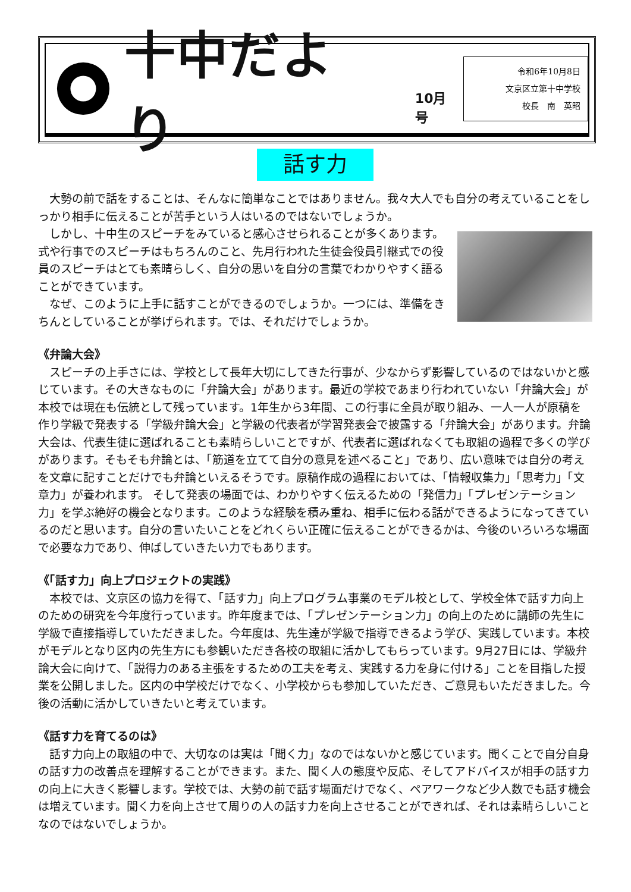十中だより
10月号
令和6年10月8日
文京区立第十中学校
校長　南　英昭
話す力
大勢の前で話をすることは、そんなに簡単なことではありません。我々大人でも自分の考えていることをしっかり相手に伝えることが苦手という人はいるのではないでしょうか。
しかし、十中生のスピーチをみていると感心させられることが多くあります。式や行事でのスピーチはもちろんのこと、先月行われた生徒会役員引継式での役員のスピーチはとても素晴らしく、自分の思いを自分の言葉でわかりやすく語ることができています。
なぜ、このように上手に話すことができるのでしょうか。一つには、準備をきちんとしていることが挙げられます。では、それだけでしょうか。
《弁論大会》
スピーチの上手さには、学校として長年大切にしてきた行事が、少なからず影響しているのではないかと感じています。その大きなものに「弁論大会」があります。最近の学校であまり行われていない「弁論大会」が本校では現在も伝統として残っています。1年生から3年間、この行事に全員が取り組み、一人一人が原稿を作り学級で発表する「学級弁論大会」と学級の代表者が学習発表会で披露する「弁論大会」があります。弁論大会は、代表生徒に選ばれることも素晴らしいことですが、代表者に選ばれなくても取組の過程で多くの学びがあります。そもそも弁論とは、「筋道を立てて自分の意見を述べること」であり、広い意味では自分の考えを文章に記すことだけでも弁論といえるそうです。原稿作成の過程においては、「情報収集力」「思考力」「文章力」が養われます。 そして発表の場面では、わかりやすく伝えるための「発信力」「プレゼンテーション力」を学ぶ絶好の機会となります。このような経験を積み重ね、相手に伝わる話ができるようになってきているのだと思います。自分の言いたいことをどれくらい正確に伝えることができるかは、今後のいろいろな場面で必要な力であり、伸ばしていきたい力でもあります。
《「話す力」向上プロジェクトの実践》
本校では、文京区の協力を得て、「話す力」向上プログラム事業のモデル校として、学校全体で話す力向上のための研究を今年度行っています。昨年度までは、「プレゼンテーション力」の向上のために講師の先生に学級で直接指導していただきました。今年度は、先生達が学級で指導できるよう学び、実践しています。本校がモデルとなり区内の先生方にも参観いただき各校の取組に活かしてもらっています。9月27日には、学級弁論大会に向けて、「説得力のある主張をするための工夫を考え、実践する力を身に付ける」ことを目指した授業を公開しました。区内の中学校だけでなく、小学校からも参加していただき、ご意見もいただきました。今後の活動に活かしていきたいと考えています。
《話す力を育てるのは》
話す力向上の取組の中で、大切なのは実は「聞く力」なのではないかと感じています。聞くことで自分自身の話す力の改善点を理解することができます。また、聞く人の態度や反応、そしてアドバイスが相手の話す力の向上に大きく影響します。学校では、大勢の前で話す場面だけでなく、ペアワークなど少人数でも話す機会は増えています。聞く力を向上させて周りの人の話す力を向上させることができれば、それは素晴らしいことなのではないでしょうか。